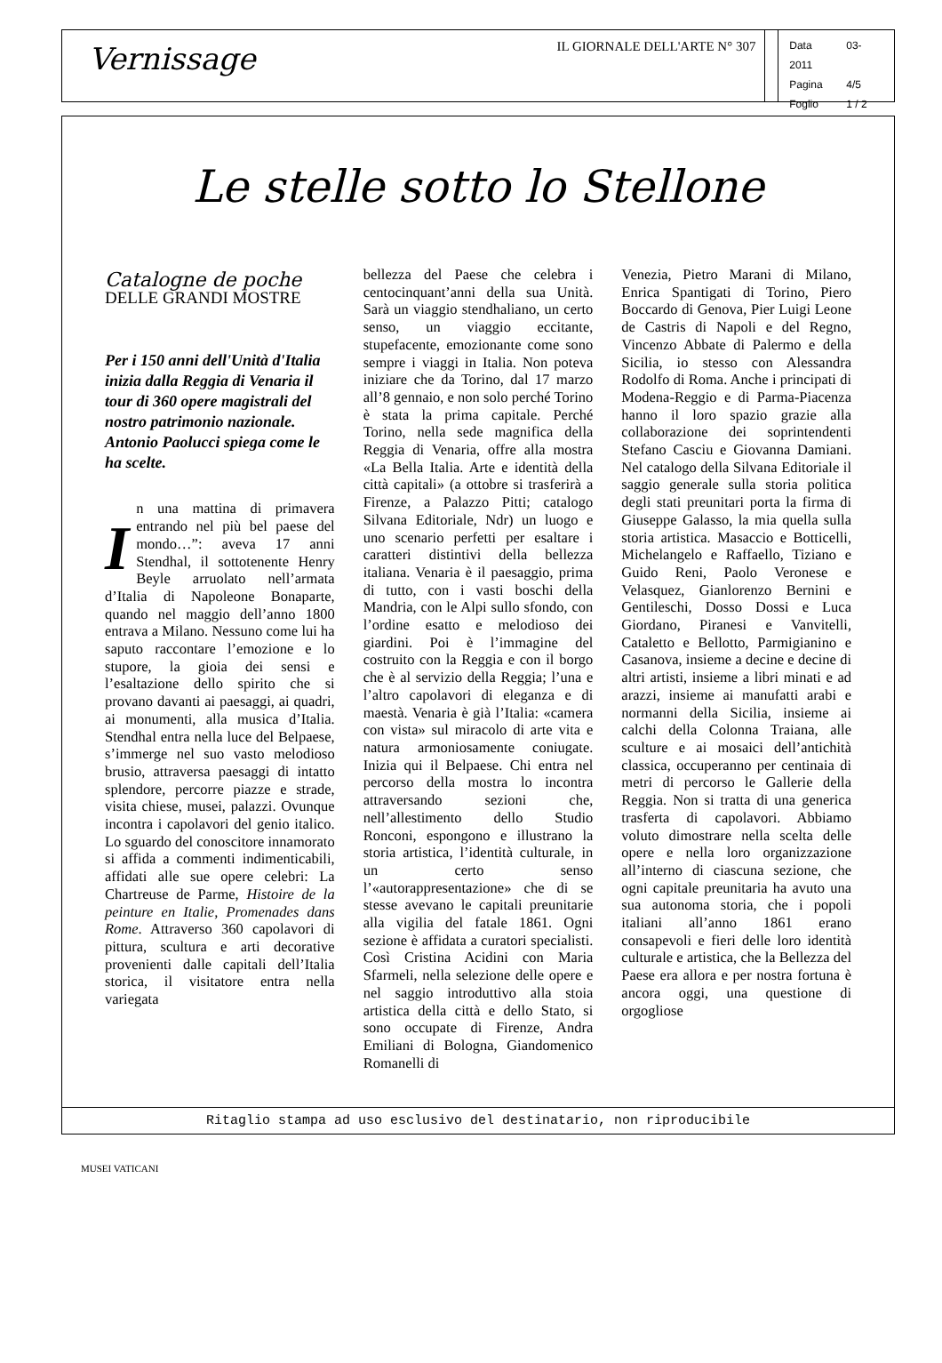Vernissage
IL GIORNALE DELL'ARTE N° 307
Data 03-2011
Pagina 4/5
Foglio 1 / 2
Le stelle sotto lo Stellone
Catalogne de poche
DELLE GRANDI MOSTRE
Per i 150 anni dell'Unità d'Italia inizia dalla Reggia di Venaria il tour di 360 opere magistrali del nostro patrimonio nazionale. Antonio Paolucci spiega come le ha scelte.
In una mattina di primavera entrando nel più bel paese del mondo…”: aveva 17 anni Stendhal, il sottotenente Henry Beyle arruolato nell’armata d’Italia di Napoleone Bonaparte, quando nel maggio dell’anno 1800 entrava a Milano. Nessuno come lui ha saputo raccontare l’emozione e lo stupore, la gioia dei sensi e l’esaltazione dello spirito che si provano davanti ai paesaggi, ai quadri, ai monumenti, alla musica d’Italia. Stendhal entra nella luce del Belpaese, s’immerge nel suo vasto melodioso brusio, attraversa paesaggi di intatto splendore, percorre piazze e strade, visita chiese, musei, palazzi. Ovunque incontra i capolavori del genio italico. Lo sguardo del conoscitore innamorato si affida a commenti indimenticabili, affidati alle sue opere celebri: La Chartreuse de Parme, Histoire de la peinture en Italie, Promenades dans Rome. Attraverso 360 capolavori di pittura, scultura e arti decorative provenienti dalle capitali dell’Italia storica, il visitatore entra nella variegata
bellezza del Paese che celebra i centocinquant’anni della sua Unità. Sarà un viaggio stendhaliano, un certo senso, un viaggio eccitante, stupefacente, emozionante come sono sempre i viaggi in Italia. Non poteva iniziare che da Torino, dal 17 marzo all’8 gennaio, e non solo perché Torino è stata la prima capitale. Perché Torino, nella sede magnifica della Reggia di Venaria, offre alla mostra «La Bella Italia. Arte e identità della città capitali» (a ottobre si trasferirà a Firenze, a Palazzo Pitti; catalogo Silvana Editoriale, Ndr) un luogo e uno scenario perfetti per esaltare i caratteri distintivi della bellezza italiana. Venaria è il paesaggio, prima di tutto, con i vasti boschi della Mandria, con le Alpi sullo sfondo, con l’ordine esatto e melodioso dei giardini. Poi è l’immagine del costruito con la Reggia e con il borgo che è al servizio della Reggia; l’una e l’altro capolavori di eleganza e di maestà. Venaria è già l’Italia: «camera con vista» sul miracolo di arte vita e natura armoniosamente coniugate. Inizia qui il Belpaese. Chi entra nel percorso della mostra lo incontra attraversando sezioni che, nell’allestimento dello Studio Ronconi, espongono e illustrano la storia artistica, l’identità culturale, in un certo senso l’«autorappresentazione» che di se stesse avevano le capitali preunitarie alla vigilia del fatale 1861. Ogni sezione è affidata a curatori specialisti. Così Cristina Acidini con Maria Sfarmeli, nella selezione delle opere e nel saggio introduttivo alla stoia artistica della città e dello Stato, si sono occupate di Firenze, Andra Emiliani di Bologna, Giandomenico Romanelli di
Venezia, Pietro Marani di Milano, Enrica Spantigati di Torino, Piero Boccardo di Genova, Pier Luigi Leone de Castris di Napoli e del Regno, Vincenzo Abbate di Palermo e della Sicilia, io stesso con Alessandra Rodolfo di Roma. Anche i principati di Modena-Reggio e di Parma-Piacenza hanno il loro spazio grazie alla collaborazione dei soprintendenti Stefano Casciu e Giovanna Damiani. Nel catalogo della Silvana Editoriale il saggio generale sulla storia politica degli stati preunitari porta la firma di Giuseppe Galasso, la mia quella sulla storia artistica. Masaccio e Botticelli, Michelangelo e Raffaello, Tiziano e Guido Reni, Paolo Veronese e Velasquez, Gianlorenzo Bernini e Gentileschi, Dosso Dossi e Luca Giordano, Piranesi e Vanvitelli, Cataletto e Bellotto, Parmigianino e Casanova, insieme a decine e decine di altri artisti, insieme a libri minati e ad arazzi, insieme ai manufatti arabi e normanni della Sicilia, insieme ai calchi della Colonna Traiana, alle sculture e ai mosaici dell’antichità classica, occuperanno per centinaia di metri di percorso le Gallerie della Reggia. Non si tratta di una generica trasferta di capolavori. Abbiamo voluto dimostrare nella scelta delle opere e nella loro organizzazione all’interno di ciascuna sezione, che ogni capitale preunitaria ha avuto una sua autonoma storia, che i popoli italiani all’anno 1861 erano consapevoli e fieri delle loro identità culturale e artistica, che la Bellezza del Paese era allora e per nostra fortuna è ancora oggi, una questione di orgogliose
Ritaglio stampa ad uso esclusivo del destinatario, non riproducibile
MUSEI VATICANI